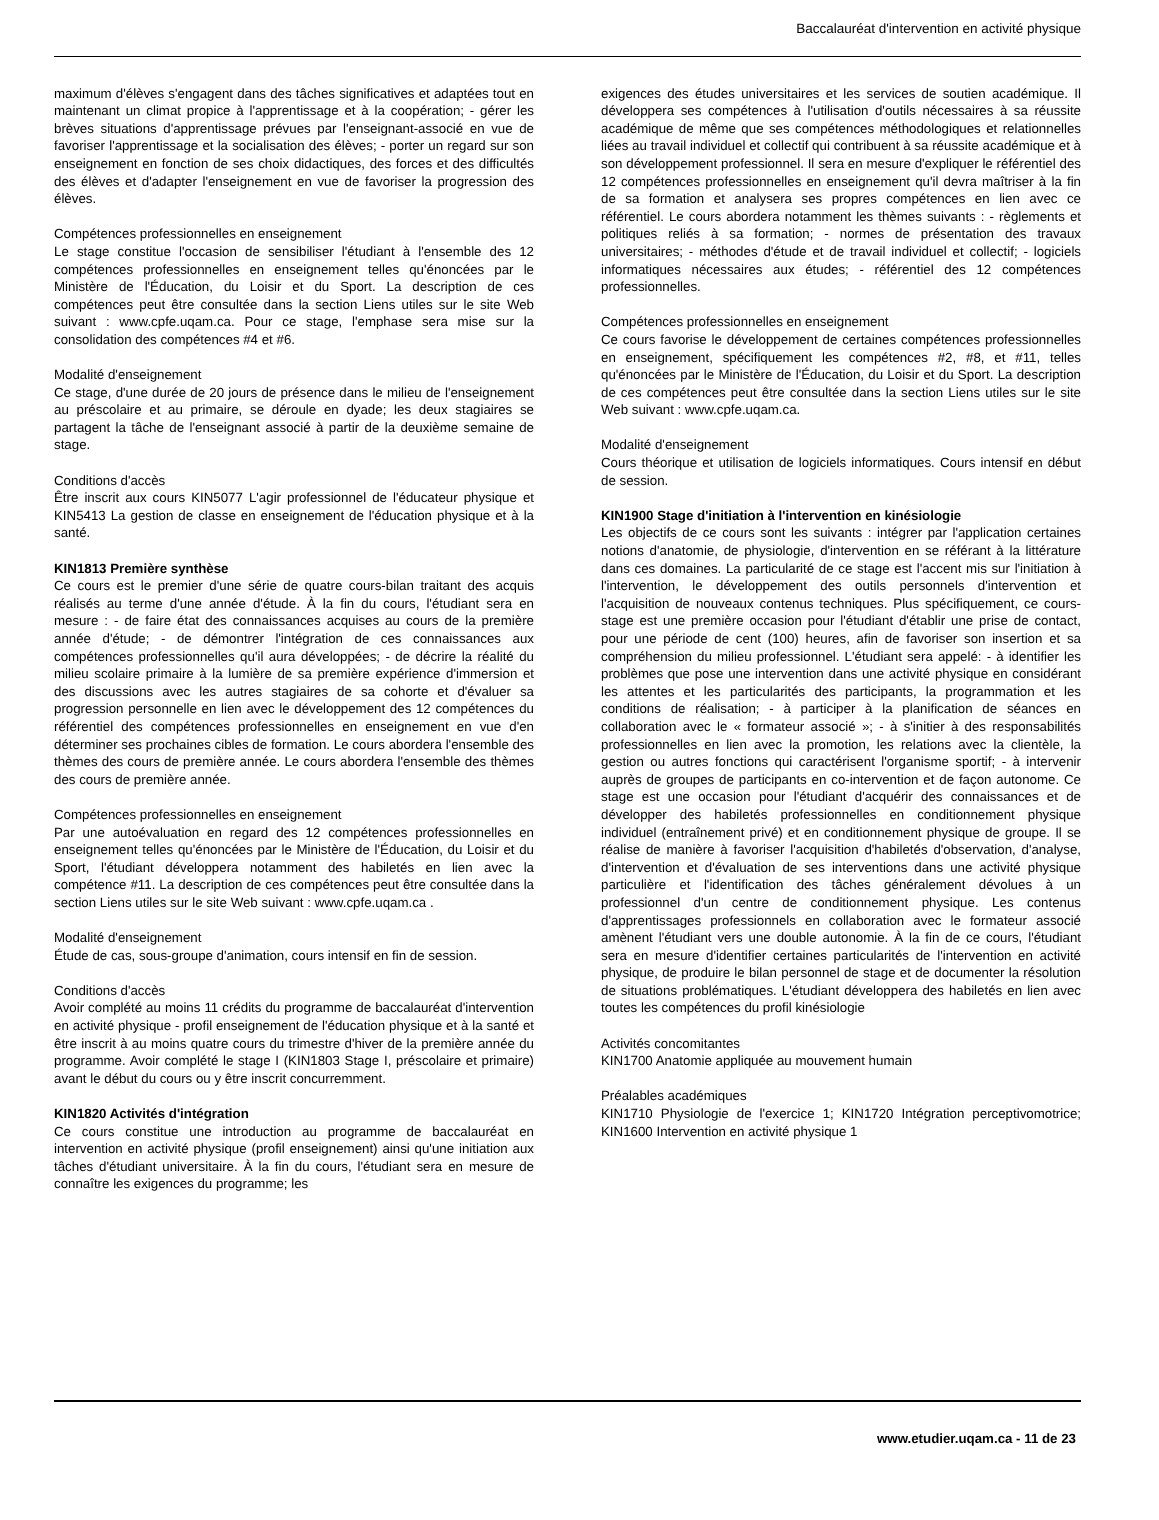Baccalauréat d'intervention en activité physique
maximum d'élèves s'engagent dans des tâches significatives et adaptées tout en maintenant un climat propice à l'apprentissage et à la coopération; - gérer les brèves situations d'apprentissage prévues par l'enseignant-associé en vue de favoriser l'apprentissage et la socialisation des élèves; - porter un regard sur son enseignement en fonction de ses choix didactiques, des forces et des difficultés des élèves et d'adapter l'enseignement en vue de favoriser la progression des élèves.
Compétences professionnelles en enseignement
Le stage constitue l'occasion de sensibiliser l'étudiant à l'ensemble des 12 compétences professionnelles en enseignement telles qu'énoncées par le Ministère de l'Éducation, du Loisir et du Sport. La description de ces compétences peut être consultée dans la section Liens utiles sur le site Web suivant : www.cpfe.uqam.ca. Pour ce stage, l'emphase sera mise sur la consolidation des compétences #4 et #6.
Modalité d'enseignement
Ce stage, d'une durée de 20 jours de présence dans le milieu de l'enseignement au préscolaire et au primaire, se déroule en dyade; les deux stagiaires se partagent la tâche de l'enseignant associé à partir de la deuxième semaine de stage.
Conditions d'accès
Être inscrit aux cours KIN5077 L'agir professionnel de l'éducateur physique et KIN5413 La gestion de classe en enseignement de l'éducation physique et à la santé.
KIN1813 Première synthèse
Ce cours est le premier d'une série de quatre cours-bilan traitant des acquis réalisés au terme d'une année d'étude. À la fin du cours, l'étudiant sera en mesure : - de faire état des connaissances acquises au cours de la première année d'étude; - de démontrer l'intégration de ces connaissances aux compétences professionnelles qu'il aura développées; - de décrire la réalité du milieu scolaire primaire à la lumière de sa première expérience d'immersion et des discussions avec les autres stagiaires de sa cohorte et d'évaluer sa progression personnelle en lien avec le développement des 12 compétences du référentiel des compétences professionnelles en enseignement en vue d'en déterminer ses prochaines cibles de formation. Le cours abordera l'ensemble des thèmes des cours de première année. Le cours abordera l'ensemble des thèmes des cours de première année.
Compétences professionnelles en enseignement
Par une autoévaluation en regard des 12 compétences professionnelles en enseignement telles qu'énoncées par le Ministère de l'Éducation, du Loisir et du Sport, l'étudiant développera notamment des habiletés en lien avec la compétence #11. La description de ces compétences peut être consultée dans la section Liens utiles sur le site Web suivant : www.cpfe.uqam.ca .
Modalité d'enseignement
Étude de cas, sous-groupe d'animation, cours intensif en fin de session.
Conditions d'accès
Avoir complété au moins 11 crédits du programme de baccalauréat d'intervention en activité physique - profil enseignement de l'éducation physique et à la santé et être inscrit à au moins quatre cours du trimestre d'hiver de la première année du programme. Avoir complété le stage I (KIN1803 Stage I, préscolaire et primaire) avant le début du cours ou y être inscrit concurremment.
KIN1820 Activités d'intégration
Ce cours constitue une introduction au programme de baccalauréat en intervention en activité physique (profil enseignement) ainsi qu'une initiation aux tâches d'étudiant universitaire. À la fin du cours, l'étudiant sera en mesure de connaître les exigences du programme; les
exigences des études universitaires et les services de soutien académique. Il développera ses compétences à l'utilisation d'outils nécessaires à sa réussite académique de même que ses compétences méthodologiques et relationnelles liées au travail individuel et collectif qui contribuent à sa réussite académique et à son développement professionnel. Il sera en mesure d'expliquer le référentiel des 12 compétences professionnelles en enseignement qu'il devra maîtriser à la fin de sa formation et analysera ses propres compétences en lien avec ce référentiel. Le cours abordera notamment les thèmes suivants : - règlements et politiques reliés à sa formation; - normes de présentation des travaux universitaires; - méthodes d'étude et de travail individuel et collectif; - logiciels informatiques nécessaires aux études; - référentiel des 12 compétences professionnelles.
Compétences professionnelles en enseignement
Ce cours favorise le développement de certaines compétences professionnelles en enseignement, spécifiquement les compétences #2, #8, et #11, telles qu'énoncées par le Ministère de l'Éducation, du Loisir et du Sport. La description de ces compétences peut être consultée dans la section Liens utiles sur le site Web suivant : www.cpfe.uqam.ca.
Modalité d'enseignement
Cours théorique et utilisation de logiciels informatiques. Cours intensif en début de session.
KIN1900 Stage d'initiation à l'intervention en kinésiologie
Les objectifs de ce cours sont les suivants : intégrer par l'application certaines notions d'anatomie, de physiologie, d'intervention en se référant à la littérature dans ces domaines. La particularité de ce stage est l'accent mis sur l'initiation à l'intervention, le développement des outils personnels d'intervention et l'acquisition de nouveaux contenus techniques. Plus spécifiquement, ce cours-stage est une première occasion pour l'étudiant d'établir une prise de contact, pour une période de cent (100) heures, afin de favoriser son insertion et sa compréhension du milieu professionnel. L'étudiant sera appelé: - à identifier les problèmes que pose une intervention dans une activité physique en considérant les attentes et les particularités des participants, la programmation et les conditions de réalisation; - à participer à la planification de séances en collaboration avec le « formateur associé »; - à s'initier à des responsabilités professionnelles en lien avec la promotion, les relations avec la clientèle, la gestion ou autres fonctions qui caractérisent l'organisme sportif; - à intervenir auprès de groupes de participants en co-intervention et de façon autonome. Ce stage est une occasion pour l'étudiant d'acquérir des connaissances et de développer des habiletés professionnelles en conditionnement physique individuel (entraînement privé) et en conditionnement physique de groupe. Il se réalise de manière à favoriser l'acquisition d'habiletés d'observation, d'analyse, d'intervention et d'évaluation de ses interventions dans une activité physique particulière et l'identification des tâches généralement dévolues à un professionnel d'un centre de conditionnement physique. Les contenus d'apprentissages professionnels en collaboration avec le formateur associé amènent l'étudiant vers une double autonomie. À la fin de ce cours, l'étudiant sera en mesure d'identifier certaines particularités de l'intervention en activité physique, de produire le bilan personnel de stage et de documenter la résolution de situations problématiques. L'étudiant développera des habiletés en lien avec toutes les compétences du profil kinésiologie
Activités concomitantes
KIN1700 Anatomie appliquée au mouvement humain
Préalables académiques
KIN1710 Physiologie de l'exercice 1; KIN1720 Intégration perceptivomotrice; KIN1600 Intervention en activité physique 1
www.etudier.uqam.ca - 11 de 23